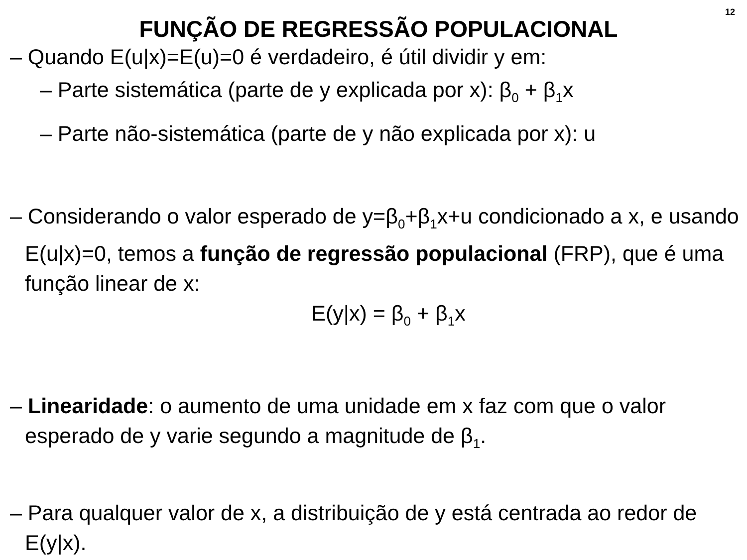12
FUNÇÃO DE REGRESSÃO POPULACIONAL
– Quando E(u|x)=E(u)=0 é verdadeiro, é útil dividir y em:
– Parte sistemática (parte de y explicada por x): β<sub>0</sub> + β<sub>1</sub>x
– Parte não-sistemática (parte de y não explicada por x): u
– Considerando o valor esperado de y=β<sub>0</sub>+β<sub>1</sub>x+u condicionado a x, e usando E(u|x)=0, temos a função de regressão populacional (FRP), que é uma função linear de x:
E(y|x) = β<sub>0</sub> + β<sub>1</sub>x
– Linearidade: o aumento de uma unidade em x faz com que o valor esperado de y varie segundo a magnitude de β<sub>1</sub>.
– Para qualquer valor de x, a distribuição de y está centrada ao redor de E(y|x).